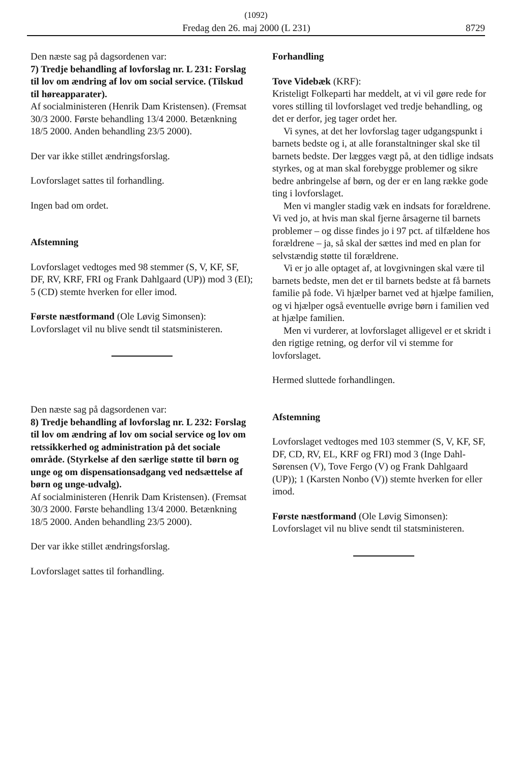(1092)
Fredag den 26. maj 2000 (L 231) 8729
Den næste sag på dagsordenen var:
7) Tredje behandling af lovforslag nr. L 231: Forslag til lov om ændring af lov om social service. (Tilskud til høreapparater).
Af socialministeren (Henrik Dam Kristensen). (Fremsat 30/3 2000. Første behandling 13/4 2000. Betænkning 18/5 2000. Anden behandling 23/5 2000).
Der var ikke stillet ændringsforslag.
Lovforslaget sattes til forhandling.
Ingen bad om ordet.
Afstemning
Lovforslaget vedtoges med 98 stemmer (S, V, KF, SF, DF, RV, KRF, FRI og Frank Dahlgaard (UP)) mod 3 (EI); 5 (CD) stemte hverken for eller imod.
Første næstformand (Ole Løvig Simonsen):
Lovforslaget vil nu blive sendt til statsministeren.
Den næste sag på dagsordenen var:
8) Tredje behandling af lovforslag nr. L 232: Forslag til lov om ændring af lov om social service og lov om retssikkerhed og administration på det sociale område. (Styrkelse af den særlige støtte til børn og unge og om dispensationsadgang ved nedsættelse af børn og unge-udvalg).
Af socialministeren (Henrik Dam Kristensen). (Fremsat 30/3 2000. Første behandling 13/4 2000. Betænkning 18/5 2000. Anden behandling 23/5 2000).
Der var ikke stillet ændringsforslag.
Lovforslaget sattes til forhandling.
Forhandling
Tove Videbæk (KRF):
Kristeligt Folkeparti har meddelt, at vi vil gøre rede for vores stilling til lovforslaget ved tredje behandling, og det er derfor, jeg tager ordet her.
Vi synes, at det her lovforslag tager udgangspunkt i barnets bedste og i, at alle foranstaltninger skal ske til barnets bedste. Der lægges vægt på, at den tidlige indsats styrkes, og at man skal forebygge problemer og sikre bedre anbringelse af børn, og der er en lang række gode ting i lovforslaget.
Men vi mangler stadig væk en indsats for forældrene. Vi ved jo, at hvis man skal fjerne årsagerne til barnets problemer – og disse findes jo i 97 pct. af tilfældene hos forældrene – ja, så skal der sættes ind med en plan for selvstændig støtte til forældrene.
Vi er jo alle optaget af, at lovgivningen skal være til barnets bedste, men det er til barnets bedste at få barnets familie på fode. Vi hjælper barnet ved at hjælpe familien, og vi hjælper også eventuelle øvrige børn i familien ved at hjælpe familien.
Men vi vurderer, at lovforslaget alligevel er et skridt i den rigtige retning, og derfor vil vi stemme for lovforslaget.
Hermed sluttede forhandlingen.
Afstemning
Lovforslaget vedtoges med 103 stemmer (S, V, KF, SF, DF, CD, RV, EL, KRF og FRI) mod 3 (Inge Dahl-Sørensen (V), Tove Fergo (V) og Frank Dahlgaard (UP)); 1 (Karsten Nonbo (V)) stemte hverken for eller imod.
Første næstformand (Ole Løvig Simonsen):
Lovforslaget vil nu blive sendt til statsministeren.